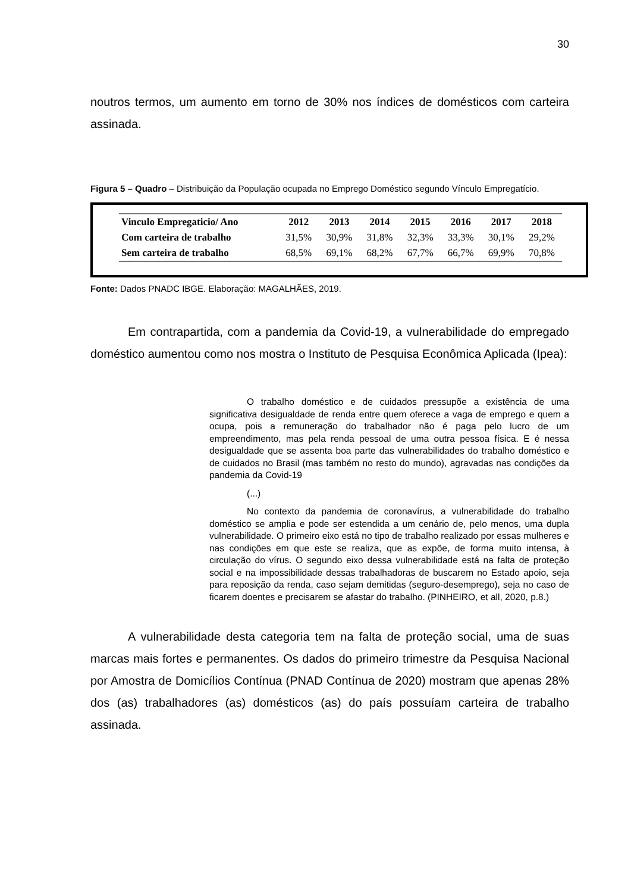30
noutros termos, um aumento em torno de 30% nos índices de domésticos com carteira assinada.
Figura 5 – Quadro – Distribuição da População ocupada no Emprego Doméstico segundo Vínculo Empregatício.
| Vinculo Empregaticio/ Ano | 2012 | 2013 | 2014 | 2015 | 2016 | 2017 | 2018 |
| --- | --- | --- | --- | --- | --- | --- | --- |
| Com carteira de trabalho | 31,5% | 30,9% | 31,8% | 32,3% | 33,3% | 30,1% | 29,2% |
| Sem carteira de trabalho | 68,5% | 69,1% | 68,2% | 67,7% | 66,7% | 69,9% | 70,8% |
Fonte: Dados PNADC IBGE. Elaboração: MAGALHÃES, 2019.
Em contrapartida, com a pandemia da Covid-19, a vulnerabilidade do empregado doméstico aumentou como nos mostra o Instituto de Pesquisa Econômica Aplicada (Ipea):
O trabalho doméstico e de cuidados pressupõe a existência de uma significativa desigualdade de renda entre quem oferece a vaga de emprego e quem a ocupa, pois a remuneração do trabalhador não é paga pelo lucro de um empreendimento, mas pela renda pessoal de uma outra pessoa física. E é nessa desigualdade que se assenta boa parte das vulnerabilidades do trabalho doméstico e de cuidados no Brasil (mas também no resto do mundo), agravadas nas condições da pandemia da Covid-19
(...)
No contexto da pandemia de coronavírus, a vulnerabilidade do trabalho doméstico se amplia e pode ser estendida a um cenário de, pelo menos, uma dupla vulnerabilidade. O primeiro eixo está no tipo de trabalho realizado por essas mulheres e nas condições em que este se realiza, que as expõe, de forma muito intensa, à circulação do vírus. O segundo eixo dessa vulnerabilidade está na falta de proteção social e na impossibilidade dessas trabalhadoras de buscarem no Estado apoio, seja para reposição da renda, caso sejam demitidas (seguro-desemprego), seja no caso de ficarem doentes e precisarem se afastar do trabalho. (PINHEIRO, et all, 2020, p.8.)
A vulnerabilidade desta categoria tem na falta de proteção social, uma de suas marcas mais fortes e permanentes. Os dados do primeiro trimestre da Pesquisa Nacional por Amostra de Domicílios Contínua (PNAD Contínua de 2020) mostram que apenas 28% dos (as) trabalhadores (as) domésticos (as) do país possuíam carteira de trabalho assinada.